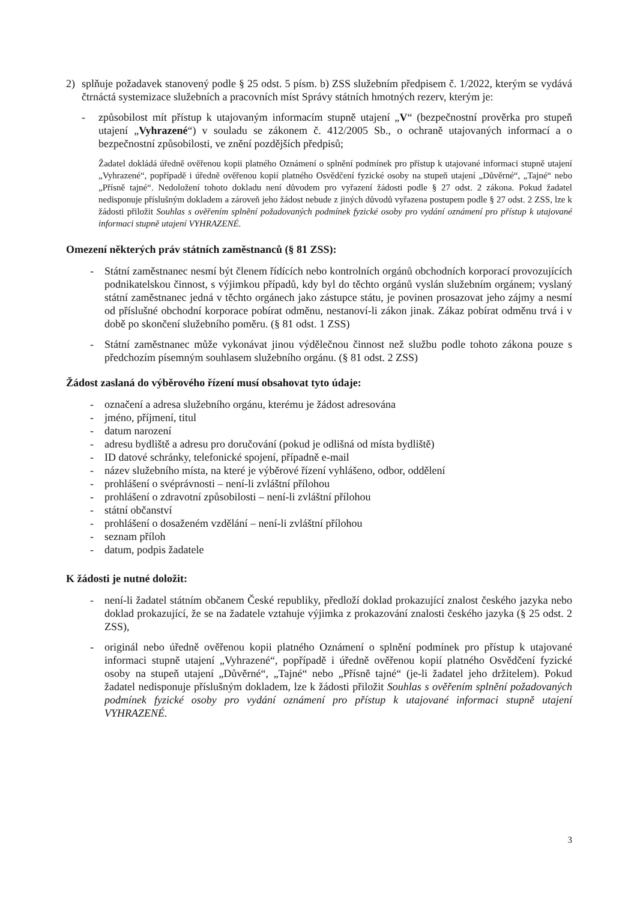2) splňuje požadavek stanovený podle § 25 odst. 5 písm. b) ZSS služebním předpisem č. 1/2022, kterým se vydává čtrnáctá systemizace služebních a pracovních míst Správy státních hmotných rezerv, kterým je:
- způsobilost mít přístup k utajovaným informacím stupně utajení „V“ (bezpečnostní prověrka pro stupeň utajení „Vyhrazené“) v souladu se zákonem č. 412/2005 Sb., o ochraně utajovaných informací a o bezpečnostní způsobilosti, ve znění pozdějších předpisů;
Žadatel dokládá úředně ověřenou kopii platného Oznámení o splnění podmínek pro přístup k utajované informaci stupně utajení „Vyhrazené“, popřípadě i úředně ověřenou kopií platného Osvědčení fyzické osoby na stupeň utajení „Důvěrné“, „Tajné“ nebo „Přísně tajné“. Nedoložení tohoto dokladu není důvodem pro vyřazení žádosti podle § 27 odst. 2 zákona. Pokud žadatel nedisponuje příslušným dokladem a zároveň jeho žádost nebude z jiných důvodů vyřazena postupem podle § 27 odst. 2 ZSS, lze k žádosti přiložit Souhlas s ověřením splnění požadovaných podmínek fyzické osoby pro vydání oznámení pro přístup k utajované informaci stupně utajení VYHRAZENÉ.
Omezení některých práv státních zaměstnanců (§ 81 ZSS):
- Státní zaměstnanec nesmí být členem řídících nebo kontrolních orgánů obchodních korporací provozujících podnikatelskou činnost, s výjimkou případů, kdy byl do těchto orgánů vyslán služebním orgánem; vyslaný státní zaměstnanec jedná v těchto orgánech jako zástupce státu, je povinen prosazovat jeho zájmy a nesmí od příslušné obchodní korporace pobírat odměnu, nestanoví-li zákon jinak. Zákaz pobírat odměnu trvá i v době po skončení služebního poměru. (§ 81 odst. 1 ZSS)
- Státní zaměstnanec může vykonávat jinou výdělečnou činnost než službu podle tohoto zákona pouze s předchozím písemným souhlasem služebního orgánu. (§ 81 odst. 2 ZSS)
Žádost zaslaná do výběrového řízení musí obsahovat tyto údaje:
- označení a adresa služebního orgánu, kterému je žádost adresována
- jméno, příjmení, titul
- datum narození
- adresu bydliště a adresu pro doručování (pokud je odlišná od místa bydliště)
- ID datové schránky, telefonické spojení, případně e-mail
- název služebního místa, na které je výběrové řízení vyhlášeno, odbor, oddělení
- prohlášení o svéprávnosti – není-li zvláštní přílohou
- prohlášení o zdravotní způsobilosti – není-li zvláštní přílohou
- státní občanství
- prohlášení o dosaženém vzdělání – není-li zvláštní přílohou
- seznam příloh
- datum, podpis žadatele
K žádosti je nutné doložit:
- není-li žadatel státním občanem České republiky, předloží doklad prokazující znalost českého jazyka nebo doklad prokazující, že se na žadatele vztahuje výjimka z prokazování znalosti českého jazyka (§ 25 odst. 2 ZSS),
- originál nebo úředně ověřenou kopii platného Oznámení o splnění podmínek pro přístup k utajované informaci stupně utajení „Vyhrazené“, popřípadě i úředně ověřenou kopií platného Osvědčení fyzické osoby na stupeň utajení „Důvěrné“, „Tajné“ nebo „Přísně tajné“ (je-li žadatel jeho držitelem). Pokud žadatel nedisponuje příslušným dokladem, lze k žádosti přiložit Souhlas s ověřením splnění požadovaných podmínek fyzické osoby pro vydání oznámení pro přístup k utajované informaci stupně utajení VYHRAZENÉ.
3